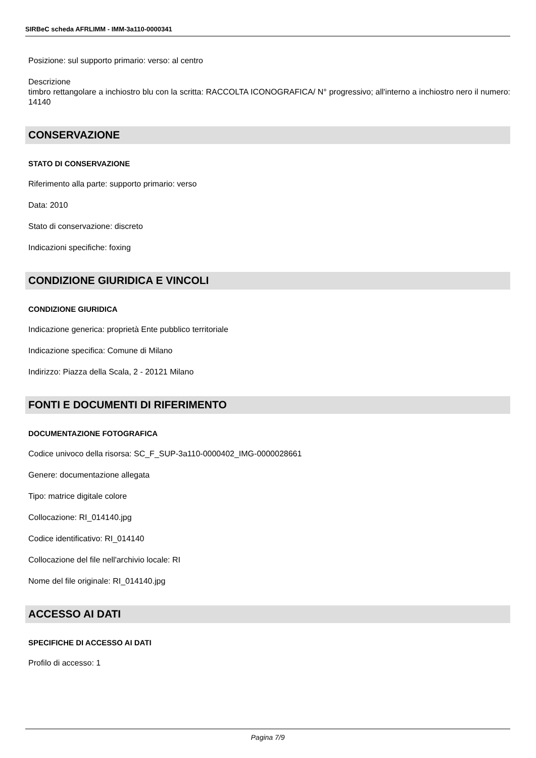SIRBeC scheda AFRLIMM - IMM-3a110-0000341
Posizione: sul supporto primario: verso: al centro
Descrizione
timbro rettangolare a inchiostro blu con la scritta: RACCOLTA ICONOGRAFICA/ N° progressivo; all'interno a inchiostro nero il numero: 14140
CONSERVAZIONE
STATO DI CONSERVAZIONE
Riferimento alla parte: supporto primario: verso
Data: 2010
Stato di conservazione: discreto
Indicazioni specifiche: foxing
CONDIZIONE GIURIDICA E VINCOLI
CONDIZIONE GIURIDICA
Indicazione generica: proprietà Ente pubblico territoriale
Indicazione specifica: Comune di Milano
Indirizzo: Piazza della Scala, 2 - 20121 Milano
FONTI E DOCUMENTI DI RIFERIMENTO
DOCUMENTAZIONE FOTOGRAFICA
Codice univoco della risorsa: SC_F_SUP-3a110-0000402_IMG-0000028661
Genere: documentazione allegata
Tipo: matrice digitale colore
Collocazione: RI_014140.jpg
Codice identificativo: RI_014140
Collocazione del file nell'archivio locale: RI
Nome del file originale: RI_014140.jpg
ACCESSO AI DATI
SPECIFICHE DI ACCESSO AI DATI
Profilo di accesso: 1
Pagina 7/9